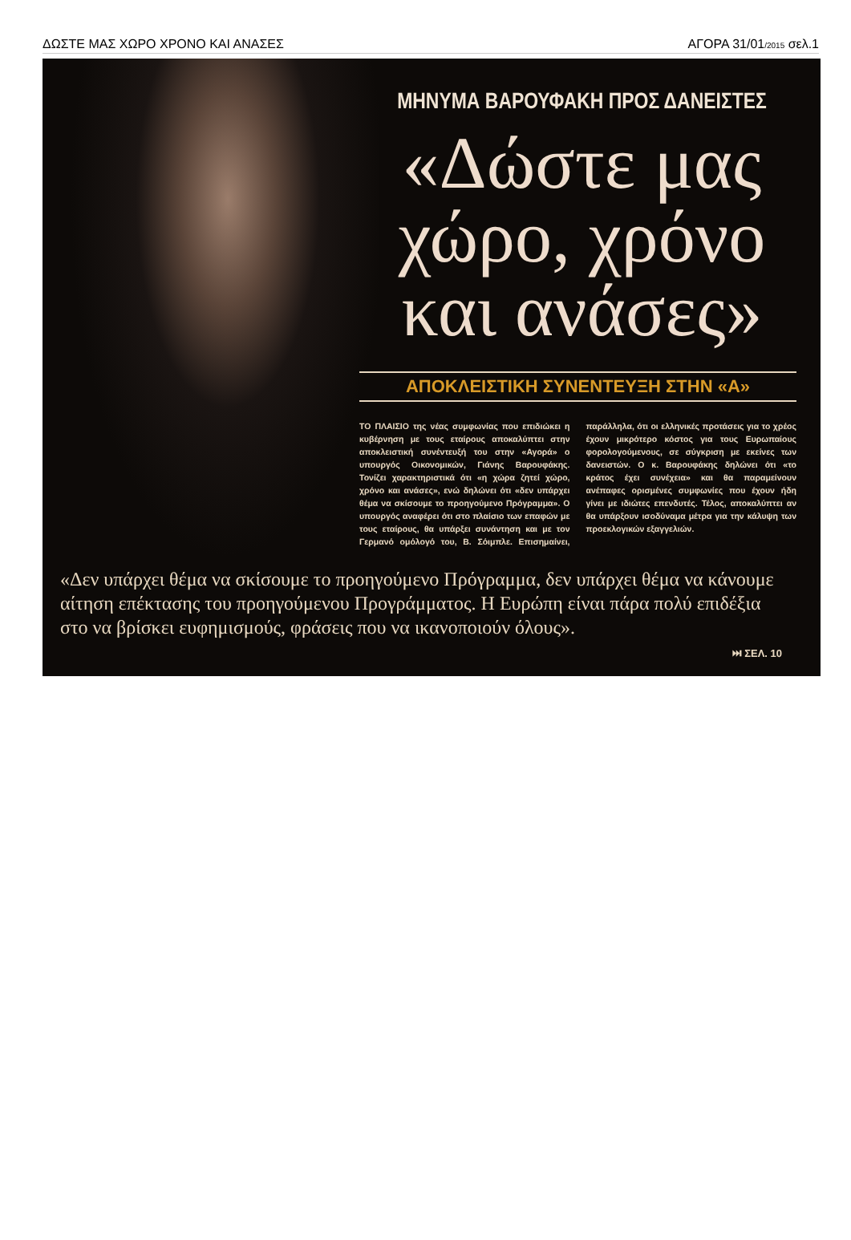ΔΩΣΤΕ ΜΑΣ ΧΩΡΟ ΧΡΟΝΟ ΚΑΙ ΑΝΑΣΕΣ ΑΓΟΡΑ 31/01/2015 σελ.1
ΜΗΝΥΜΑ ΒΑΡΟΥΦΑΚΗ ΠΡΟΣ ΔΑΝΕΙΣΤΕΣ
«Δώστε μας χώρο, χρόνο και ανάσες»
ΑΠΟΚΛΕΙΣΤΙΚΗ ΣΥΝΕΝΤΕΥΞΗ ΣΤΗΝ «Α»
ΤΟ ΠΛΑΙΣΙΟ της νέας συμφωνίας που επιδιώκει η κυβέρνηση με τους εταίρους αποκαλύπτει στην αποκλειστική συνέντευξή του στην «Αγορά» ο υπουργός Οικονομικών, Γιάνης Βαρουφάκης. Τονίζει χαρακτηριστικά ότι «η χώρα ζητεί χώρο, χρόνο και ανάσες», ενώ δηλώνει ότι «δεν υπάρχει θέμα να σκίσουμε το προηγούμενο Πρόγραμμα». Ο υπουργός αναφέρει ότι στο πλαίσιο των επαφών με τους εταίρους, θα υπάρξει συνάντηση και με τον Γερμανό ομόλογό του, Β. Σόιμπλε. Επισημαίνει, παράλληλα, ότι οι ελληνικές προτάσεις για το χρέος έχουν μικρότερο κόστος για τους Ευρωπαίους φορολογούμενους, σε σύγκριση με εκείνες των δανειστών. Ο κ. Βαρουφάκης δηλώνει ότι «το κράτος έχει συνέχεια» και θα παραμείνουν ανέπαφες ορισμένες συμφωνίες που έχουν ήδη γίνει με ιδιώτες επενδυτές. Τέλος, αποκαλύπτει αν θα υπάρξουν ισοδύναμα μέτρα για την κάλυψη των προεκλογικών εξαγγελιών.
«Δεν υπάρχει θέμα να σκίσουμε το προηγούμενο Πρόγραμμα, δεν υπάρχει θέμα να κάνουμε αίτηση επέκτασης του προηγούμενου Προγράμματος. Η Ευρώπη είναι πάρα πολύ επιδέξια στο να βρίσκει ευφημισμούς, φράσεις που να ικανοποιούν όλους».
⏭ ΣΕΛ. 10